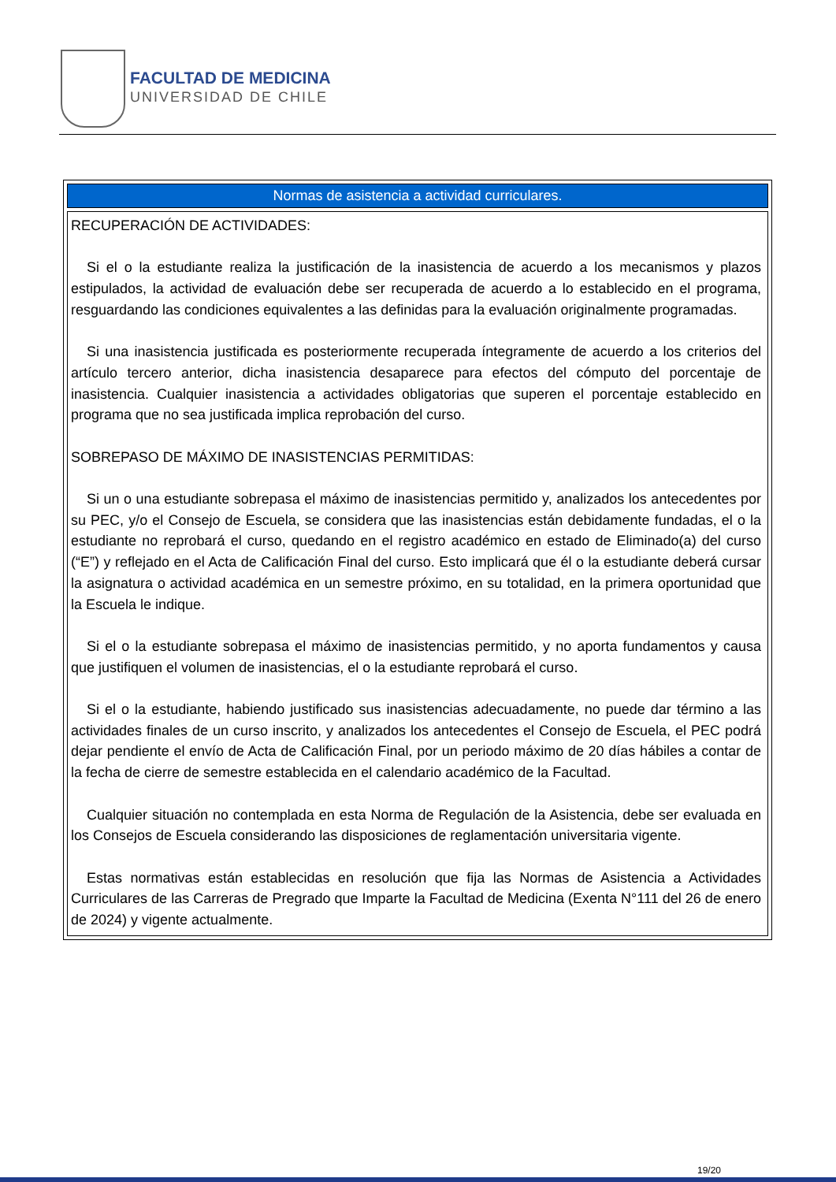FACULTAD DE MEDICINA
UNIVERSIDAD DE CHILE
| Normas de asistencia a actividad curriculares. |
| --- |
| RECUPERACIÓN DE ACTIVIDADES: Si el o la estudiante realiza la justificación de la inasistencia de acuerdo a los mecanismos y plazos estipulados, la actividad de evaluación debe ser recuperada de acuerdo a lo establecido en el programa, resguardando las condiciones equivalentes a las definidas para la evaluación originalmente programadas. Si una inasistencia justificada es posteriormente recuperada íntegramente de acuerdo a los criterios del artículo tercero anterior, dicha inasistencia desaparece para efectos del cómputo del porcentaje de inasistencia. Cualquier inasistencia a actividades obligatorias que superen el porcentaje establecido en programa que no sea justificada implica reprobación del curso. SOBREPASO DE MÁXIMO DE INASISTENCIAS PERMITIDAS: Si un o una estudiante sobrepasa el máximo de inasistencias permitido y, analizados los antecedentes por su PEC, y/o el Consejo de Escuela, se considera que las inasistencias están debidamente fundadas, el o la estudiante no reprobará el curso, quedando en el registro académico en estado de Eliminado(a) del curso (“E”) y reflejado en el Acta de Calificación Final del curso. Esto implicará que él o la estudiante deberá cursar la asignatura o actividad académica en un semestre próximo, en su totalidad, en la primera oportunidad que la Escuela le indique. Si el o la estudiante sobrepasa el máximo de inasistencias permitido, y no aporta fundamentos y causa que justifiquen el volumen de inasistencias, el o la estudiante reprobará el curso. Si el o la estudiante, habiendo justificado sus inasistencias adecuadamente, no puede dar término a las actividades finales de un curso inscrito, y analizados los antecedentes el Consejo de Escuela, el PEC podrá dejar pendiente el envío de Acta de Calificación Final, por un periodo máximo de 20 días hábiles a contar de la fecha de cierre de semestre establecida en el calendario académico de la Facultad. Cualquier situación no contemplada en esta Norma de Regulación de la Asistencia, debe ser evaluada en los Consejos de Escuela considerando las disposiciones de reglamentación universitaria vigente. Estas normativas están establecidas en resolución que fija las Normas de Asistencia a Actividades Curriculares de las Carreras de Pregrado que Imparte la Facultad de Medicina (Exenta N°111 del 26 de enero de 2024) y vigente actualmente. |
19/20